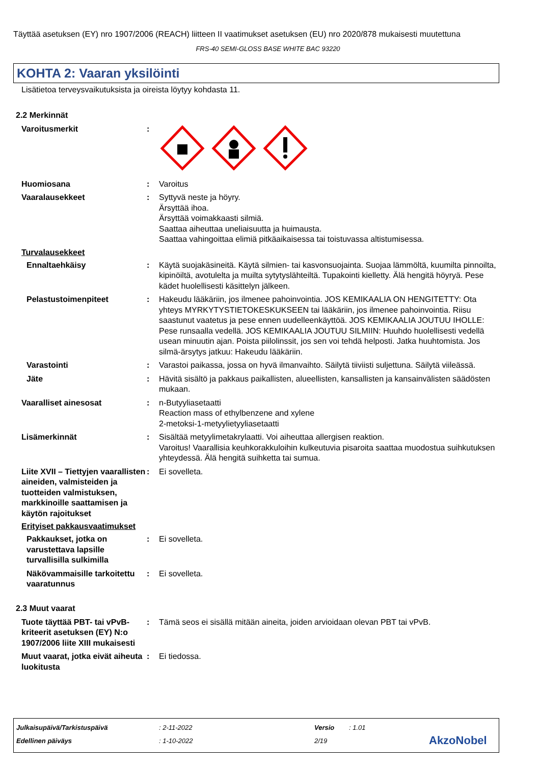Täyttää asetuksen (EY) nro 1907/2006 (REACH) liitteen II vaatimukset asetuksen (EU) nro 2020/878 mukaisesti muutettuna
FRS-40 SEMI-GLOSS BASE WHITE BAC 93220
KOHTA 2: Vaaran yksilöinti
Lisätietoa terveysvaikutuksista ja oireista löytyy kohdasta 11.
2.2 Merkinnät
Varoitusmerkit :
Huomiosana : Varoitus
Vaaralausekkeet : Syttyvä neste ja höyry.
Ärsyttää ihoa.
Ärsyttää voimakkaasti silmiä.
Saattaa aiheuttaa uneliaisuutta ja huimausta.
Saattaa vahingoittaa elimiä pitkäaikaisessa tai toistuvassa altistumisessa.
Turvalausekkeet
Ennaltaehkäisy : Käytä suojakäsineitä. Käytä silmien- tai kasvonsuojainta. Suojaa lämmöltä, kuumilta pinnoilta, kipinöiltä, avotulelta ja muilta sytytyslähteiltä. Tupakointi kielletty. Älä hengitä höyryä. Pese kädet huolellisesti käsittelyn jälkeen.
Pelastustoimenpiteet : Hakeudu lääkäriin, jos ilmenee pahoinvointia. JOS KEMIKAALIA ON HENGITETTY: Ota yhteys MYRKYTYSTIETOKESKUKSEEN tai lääkäriin, jos ilmenee pahoinvointia. Riisu saastunut vaatetus ja pese ennen uudelleenkäyttöä. JOS KEMIKAALIA JOUTUU IHOLLE: Pese runsaalla vedellä. JOS KEMIKAALIA JOUTUU SILMIIN: Huuhdo huolellisesti vedellä usean minuutin ajan. Poista piilolinssit, jos sen voi tehdä helposti. Jatka huuhtomista. Jos silmä-ärsytys jatkuu: Hakeudu lääkäriin.
Varastointi : Varastoi paikassa, jossa on hyvä ilmanvaihto. Säilytä tiiviisti suljettuna. Säilytä viileässä.
Jäte : Hävitä sisältö ja pakkaus paikallisten, alueellisten, kansallisten ja kansainvälisten säädösten mukaan.
Vaaralliset ainesosat : n-Butyyliasetaatti
Reaction mass of ethylbenzene and xylene
2-metoksi-1-metyylietyyliasetaatti
Lisämerkinnät : Sisältää metyylimetakrylaatti. Voi aiheuttaa allergisen reaktion.
Varoitus! Vaarallisia keuhkorakkuloihin kulkeutuvia pisaroita saattaa muodostua suihkutuksen yhteydessä. Älä hengitä suihketta tai sumua.
Liite XVII – Tiettyjen vaarallisten aineiden, valmisteiden ja tuotteiden valmistuksen, markkinoille saattamisen ja käytön rajoitukset
: Ei sovelleta.
Erityiset pakkausvaatimukset
Pakkaukset, jotka on varustettava lapsille turvallisilla sulkimilla
: Ei sovelleta.
Näkövammaisille tarkoitettu vaaratunnus
: Ei sovelleta.
2.3 Muut vaarat
Tuote täyttää PBT- tai vPvB-kriteerit asetuksen (EY) N:o 1907/2006 liite XIII mukaisesti
: Tämä seos ei sisällä mitään aineita, joiden arvioidaan olevan PBT tai vPvB.
Muut vaarat, jotka eivät aiheuta luokitusta
: Ei tiedossa.
Julkaisupäivä/Tarkistuspäivä: 2-11-2022 Versio: 1.01
Edellinen päiväys: 1-10-2022 2/19 AkzoNobel